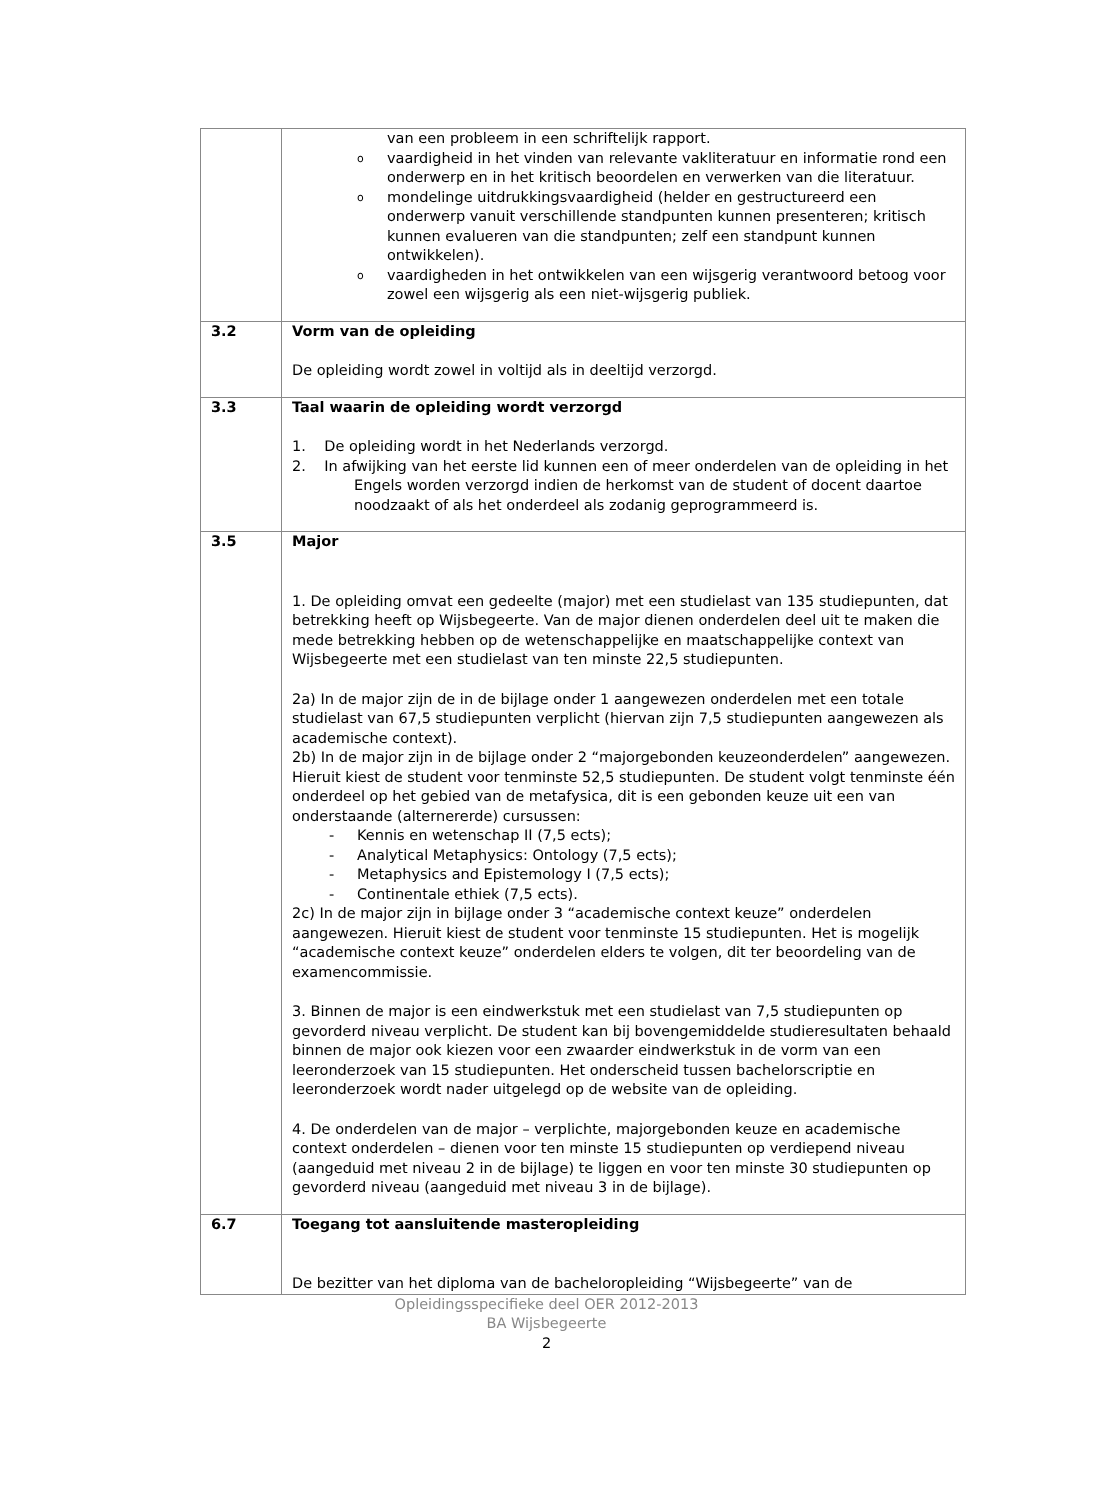| | van een probleem in een schriftelijk rapport. o vaardigheid in het vinden van relevante vakliteratuur en informatie rond een onderwerp en in het kritisch beoordelen en verwerken van die literatuur. o mondelinge uitdrukkingsvaardigheid (helder en gestructureerd een onderwerp vanuit verschillende standpunten kunnen presenteren; kritisch kunnen evalueren van die standpunten; zelf een standpunt kunnen ontwikkelen). o vaardigheden in het ontwikkelen van een wijsgerig verantwoord betoog voor zowel een wijsgerig als een niet-wijsgerig publiek. |
| 3.2 | Vorm van de opleiding De opleiding wordt zowel in voltijd als in deeltijd verzorgd. |
| 3.3 | Taal waarin de opleiding wordt verzorgd 1. De opleiding wordt in het Nederlands verzorgd. 2. In afwijking van het eerste lid kunnen een of meer onderdelen van de opleiding in het Engels worden verzorgd indien de herkomst van de student of docent daartoe noodzaakt of als het onderdeel als zodanig geprogrammeerd is. |
| 3.5 | Major 1. De opleiding omvat een gedeelte (major) met een studielast van 135 studiepunten, dat betrekking heeft op Wijsbegeerte. Van de major dienen onderdelen deel uit te maken die mede betrekking hebben op de wetenschappelijke en maatschappelijke context van Wijsbegeerte met een studielast van ten minste 22,5 studiepunten. 2a) In de major zijn de in de bijlage onder 1 aangewezen onderdelen met een totale studielast van 67,5 studiepunten verplicht (hiervan zijn 7,5 studiepunten aangewezen als academische context). 2b) In de major zijn in de bijlage onder 2 “majorgebonden keuzeonderdelen” aangewezen. Hieruit kiest de student voor tenminste 52,5 studiepunten. De student volgt tenminste één onderdeel op het gebied van de metafysica, dit is een gebonden keuze uit een van onderstaande (alternererde) cursussen: - Kennis en wetenschap II (7,5 ects); - Analytical Metaphysics: Ontology (7,5 ects); - Metaphysics and Epistemology I (7,5 ects); - Continentale ethiek (7,5 ects). 2c) In de major zijn in bijlage onder 3 “academische context keuze” onderdelen aangewezen. Hieruit kiest de student voor tenminste 15 studiepunten. Het is mogelijk “academische context keuze” onderdelen elders te volgen, dit ter beoordeling van de examencommissie. 3. Binnen de major is een eindwerkstuk met een studielast van 7,5 studiepunten op gevorderd niveau verplicht. De student kan bij bovengemiddelde studieresultaten behaald binnen de major ook kiezen voor een zwaarder eindwerkstuk in de vorm van een leeronderzoek van 15 studiepunten. Het onderscheid tussen bachelorscriptie en leeronderzoek wordt nader uitgelegd op de website van de opleiding. 4. De onderdelen van de major – verplichte, majorgebonden keuze en academische context onderdelen – dienen voor ten minste 15 studiepunten op verdiepend niveau (aangeduid met niveau 2 in de bijlage) te liggen en voor ten minste 30 studiepunten op gevorderd niveau (aangeduid met niveau 3 in de bijlage). |
| 6.7 | Toegang tot aansluitende masteropleiding De bezitter van het diploma van de bacheloropleiding “Wijsbegeerte” van de |
Opleidingsspecifieke deel OER 2012-2013
BA Wijsbegeerte
2